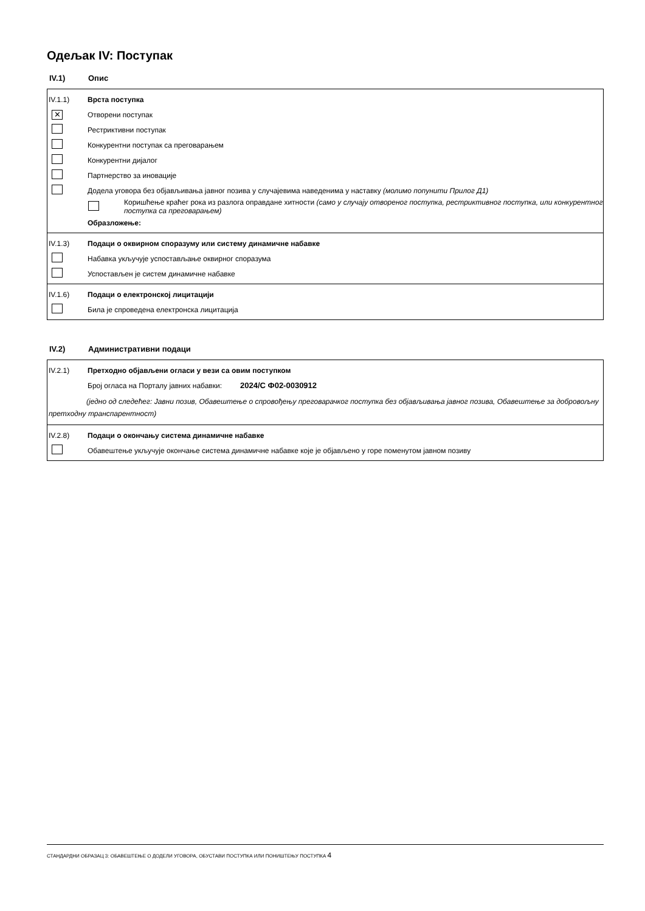Одељак IV: Поступак
IV.1) Опис
IV.1.1) Врста поступка
✕
Отворени поступак
Рестриктивни поступак
Конкурентни поступак са преговарањем
Конкурентни дијалог
Партнерство за иновације
Додела уговора без објављивања јавног позива у случајевима наведенима у наставку (молимо попунити Прилог Д1)
Коришћење краћег рока из разлога оправдане хитности (само у случају отвореног поступка, рестриктивног поступка, или конкурентног поступка са преговарањем)
Образложење:
IV.1.3)
Подаци о оквирном споразуму или систему динамичне набавке
Набавка укључује успостављање оквирног споразума
Успостављен је систем динамичне набавке
IV.1.6)
Подаци о електронској лицитацији
Била је спроведена електронска лицитација
IV.2) Административни подаци
IV.2.1)
Претходно објављени огласи у вези са овим поступком
Број огласа на Порталу јавних набавки: 2024/С Ф02-0030912
(једно од следећег: Јавни позив, Обавештење о спровођењу преговарачког поступка без објављивања јавног позива, Обавештење за добровољну претходну транспарентност)
IV.2.8)
Подаци о окончању система динамичне набавке
Обавештење укључује окончање система динамичне набавке које је објављено у горе поменутом јавном позиву
СТАНДАРДНИ ОБРАЗАЦ 3: ОБАВЕШТЕЊЕ О ДОДЕЛИ УГОВОРА, ОБУСТАВИ ПОСТУПКА ИЛИ ПОНИШТЕЊУ ПОСТУПКА 4